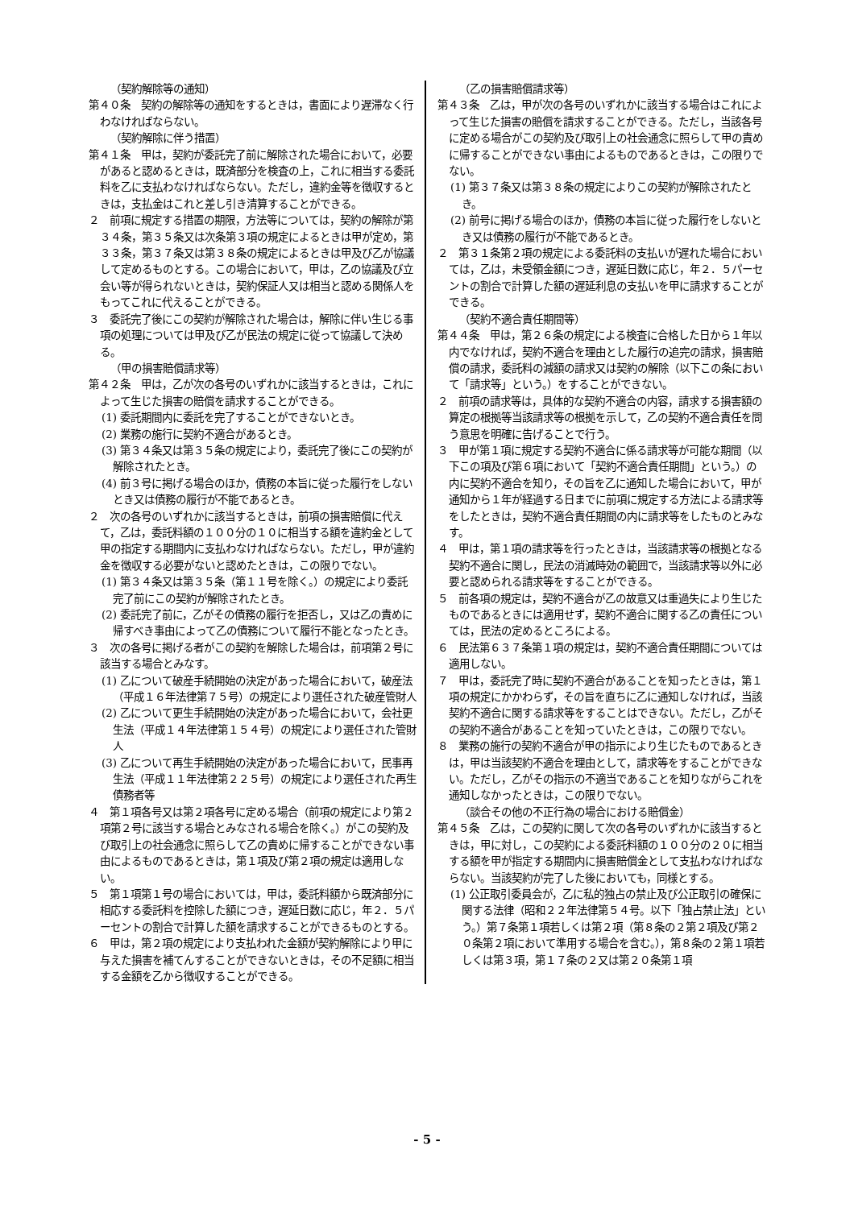（契約解除等の通知）
第４０条　契約の解除等の通知をするときは，書面により遅滞なく行わなければならない。
（契約解除に伴う措置）
第４１条　甲は，契約が委託完了前に解除された場合において，必要があると認めるときは，既済部分を検査の上，これに相当する委託料を乙に支払わなければならない。ただし，違約金等を徴収するときは，支払金はこれと差し引き清算することができる。
２　前項に規定する措置の期限，方法等については，契約の解除が第３４条，第３５条又は次条第３項の規定によるときは甲が定め，第３３条，第３７条又は第３８条の規定によるときは甲及び乙が協議して定めるものとする。この場合において，甲は，乙の協議及び立会い等が得られないときは，契約保証人又は相当と認める関係人をもってこれに代えることができる。
３　委託完了後にこの契約が解除された場合は，解除に伴い生じる事項の処理については甲及び乙が民法の規定に従って協議して決める。
（甲の損害賠償請求等）
第４２条　甲は，乙が次の各号のいずれかに該当するときは，これによって生じた損害の賠償を請求することができる。
(1) 委託期間内に委託を完了することができないとき。
(2) 業務の施行に契約不適合があるとき。
(3) 第３４条又は第３５条の規定により，委託完了後にこの契約が解除されたとき。
(4) 前３号に掲げる場合のほか，債務の本旨に従った履行をしないとき又は債務の履行が不能であるとき。
２　次の各号のいずれかに該当するときは，前項の損害賠償に代えて，乙は，委託料額の１００分の１０に相当する額を違約金として甲の指定する期間内に支払わなければならない。ただし，甲が違約金を徴収する必要がないと認めたときは，この限りでない。
(1) 第３４条又は第３５条（第１１号を除く。）の規定により委託完了前にこの契約が解除されたとき。
(2) 委託完了前に，乙がその債務の履行を拒否し，又は乙の責めに帰すべき事由によって乙の債務について履行不能となったとき。
３　次の各号に掲げる者がこの契約を解除した場合は，前項第２号に該当する場合とみなす。
(1) 乙について破産手続開始の決定があった場合において，破産法（平成１６年法律第７５号）の規定により選任された破産管財人
(2) 乙について更生手続開始の決定があった場合において，会社更生法（平成１４年法律第１５４号）の規定により選任された管財人
(3) 乙について再生手続開始の決定があった場合において，民事再生法（平成１１年法律第２２５号）の規定により選任された再生債務者等
４　第１項各号又は第２項各号に定める場合（前項の規定により第２項第２号に該当する場合とみなされる場合を除く。）がこの契約及び取引上の社会通念に照らして乙の責めに帰することができない事由によるものであるときは，第１項及び第２項の規定は適用しない。
５　第１項第１号の場合においては，甲は，委託料額から既済部分に相応する委託料を控除した額につき，遅延日数に応じ，年２．５パーセントの割合で計算した額を請求することができるものとする。
６　甲は，第２項の規定により支払われた金額が契約解除により甲に与えた損害を補てんすることができないときは，その不足額に相当する金額を乙から徴収することができる。
（乙の損害賠償請求等）
第４３条　乙は，甲が次の各号のいずれかに該当する場合はこれによって生じた損害の賠償を請求することができる。ただし，当該各号に定める場合がこの契約及び取引上の社会通念に照らして甲の責めに帰することができない事由によるものであるときは，この限りでない。
(1) 第３７条又は第３８条の規定によりこの契約が解除されたとき。
(2) 前号に掲げる場合のほか，債務の本旨に従った履行をしないとき又は債務の履行が不能であるとき。
２　第３１条第２項の規定による委託料の支払いが遅れた場合においては，乙は，未受領金額につき，遅延日数に応じ，年２．５パーセントの割合で計算した額の遅延利息の支払いを甲に請求することができる。
（契約不適合責任期間等）
第４４条　甲は，第２６条の規定による検査に合格した日から１年以内でなければ，契約不適合を理由とした履行の追完の請求，損害賠償の請求，委託料の減額の請求又は契約の解除（以下この条において「請求等」という。）をすることができない。
２　前項の請求等は，具体的な契約不適合の内容，請求する損害額の算定の根拠等当該請求等の根拠を示して，乙の契約不適合責任を問う意思を明確に告げることで行う。
３　甲が第１項に規定する契約不適合に係る請求等が可能な期間（以下この項及び第６項において「契約不適合責任期間」という。）の内に契約不適合を知り，その旨を乙に通知した場合において，甲が通知から１年が経過する日までに前項に規定する方法による請求等をしたときは，契約不適合責任期間の内に請求等をしたものとみなす。
４　甲は，第１項の請求等を行ったときは，当該請求等の根拠となる契約不適合に関し，民法の消滅時効の範囲で，当該請求等以外に必要と認められる請求等をすることができる。
５　前各項の規定は，契約不適合が乙の故意又は重過失により生じたものであるときには適用せず，契約不適合に関する乙の責任については，民法の定めるところによる。
６　民法第６３７条第１項の規定は，契約不適合責任期間については適用しない。
７　甲は，委託完了時に契約不適合があることを知ったときは，第１項の規定にかかわらず，その旨を直ちに乙に通知しなければ，当該契約不適合に関する請求等をすることはできない。ただし，乙がその契約不適合があることを知っていたときは，この限りでない。
８　業務の施行の契約不適合が甲の指示により生じたものであるときは，甲は当該契約不適合を理由として，請求等をすることができない。ただし，乙がその指示の不適当であることを知りながらこれを通知しなかったときは，この限りでない。
（談合その他の不正行為の場合における賠償金）
第４５条　乙は，この契約に関して次の各号のいずれかに該当するときは，甲に対し，この契約による委託料額の１００分の２０に相当する額を甲が指定する期間内に損害賠償金として支払わなければならない。当該契約が完了した後においても，同様とする。
(1) 公正取引委員会が，乙に私的独占の禁止及び公正取引の確保に関する法律（昭和２２年法律第５４号。以下「独占禁止法」という。）第７条第１項若しくは第２項（第８条の２第２項及び第２０条第２項において準用する場合を含む。），第８条の２第１項若しくは第３項，第１７条の２又は第２０条第１項
- 5 -